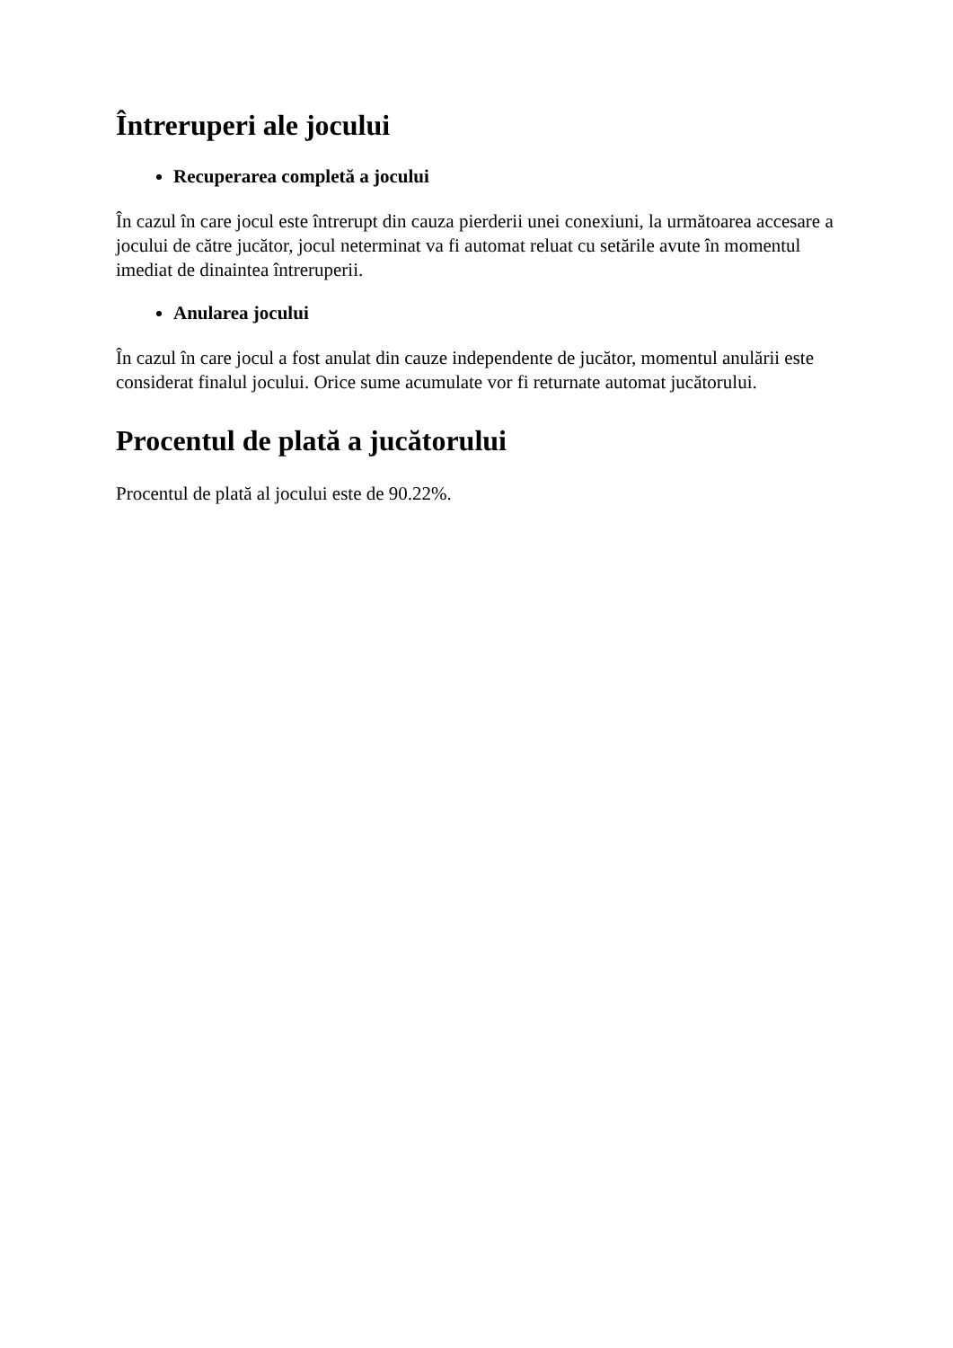Întreruperi ale jocului
Recuperarea completă a jocului
În cazul în care jocul este întrerupt din cauza pierderii unei conexiuni, la următoarea accesare a jocului de către jucător, jocul neterminat va fi automat reluat cu setările avute în momentul imediat de dinaintea întreruperii.
Anularea jocului
În cazul în care jocul a fost anulat din cauze independente de jucător, momentul anulării este considerat finalul jocului. Orice sume acumulate vor fi returnate automat jucătorului.
Procentul de plată a jucătorului
Procentul de plată al jocului este de 90.22%.